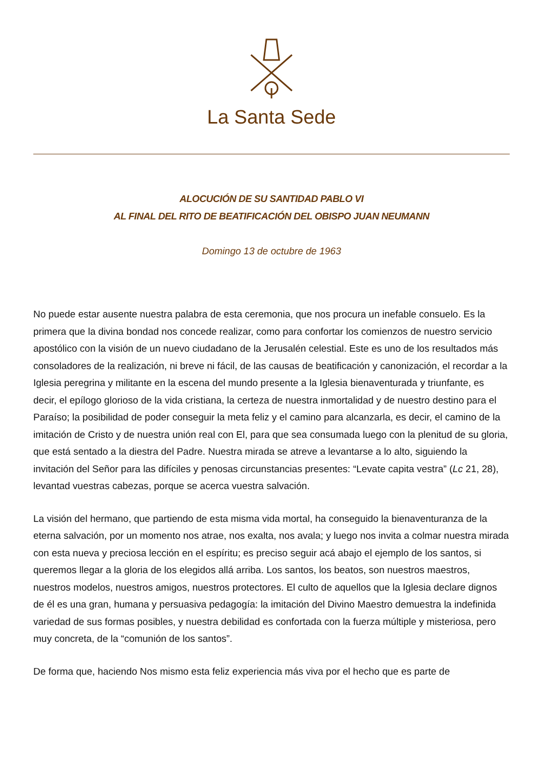La Santa Sede
ALOCUCIÓN DE SU SANTIDAD PABLO VI
AL FINAL DEL RITO DE BEATIFICACIÓN DEL OBISPO JUAN NEUMANN
Domingo 13 de octubre de 1963
No puede estar ausente nuestra palabra de esta ceremonia, que nos procura un inefable consuelo. Es la primera que la divina bondad nos concede realizar, como para confortar los comienzos de nuestro servicio apostólico con la visión de un nuevo ciudadano de la Jerusalén celestial. Este es uno de los resultados más consoladores de la realización, ni breve ni fácil, de las causas de beatificación y canonización, el recordar a la Iglesia peregrina y militante en la escena del mundo presente a la Iglesia bienaventurada y triunfante, es decir, el epílogo glorioso de la vida cristiana, la certeza de nuestra inmortalidad y de nuestro destino para el Paraíso; la posibilidad de poder conseguir la meta feliz y el camino para alcanzarla, es decir, el camino de la imitación de Cristo y de nuestra unión real con El, para que sea consumada luego con la plenitud de su gloria, que está sentado a la diestra del Padre. Nuestra mirada se atreve a levantarse a lo alto, siguiendo la invitación del Señor para las difíciles y penosas circunstancias presentes: “Levate capita vestra” (Lc 21, 28), levantad vuestras cabezas, porque se acerca vuestra salvación.
La visión del hermano, que partiendo de esta misma vida mortal, ha conseguido la bienaventuranza de la eterna salvación, por un momento nos atrae, nos exalta, nos avala; y luego nos invita a colmar nuestra mirada con esta nueva y preciosa lección en el espíritu; es preciso seguir acá abajo el ejemplo de los santos, si queremos llegar a la gloria de los elegidos allá arriba. Los santos, los beatos, son nuestros maestros, nuestros modelos, nuestros amigos, nuestros protectores. El culto de aquellos que la Iglesia declare dignos de él es una gran, humana y persuasiva pedagogía: la imitación del Divino Maestro demuestra la indefinida variedad de sus formas posibles, y nuestra debilidad es confortada con la fuerza múltiple y misteriosa, pero muy concreta, de la “comunión de los santos”.
De forma que, haciendo Nos mismo esta feliz experiencia más viva por el hecho que es parte de